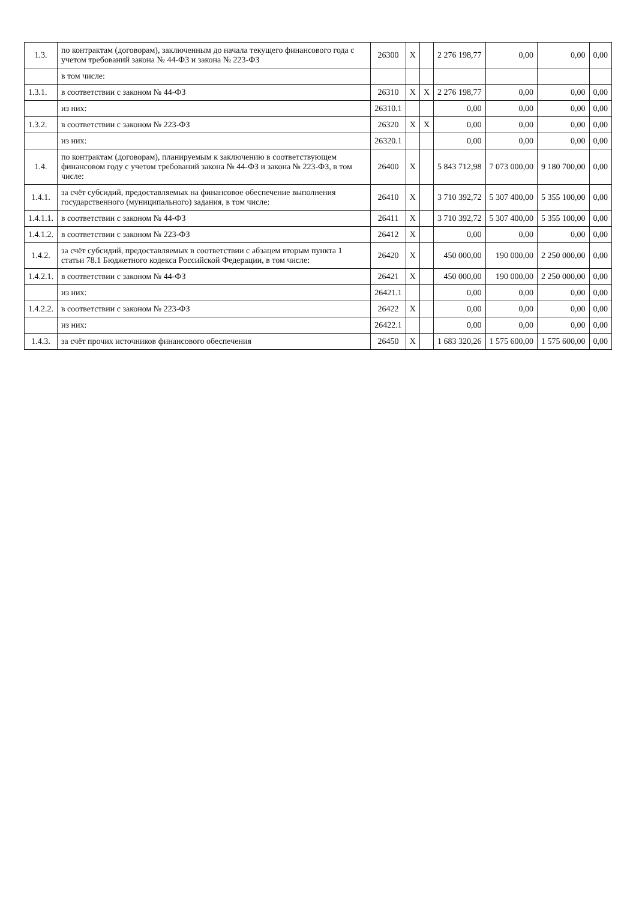| 1.3. | по контрактам (договорам), заключенным до начала текущего финансового года с учетом требований закона № 44-ФЗ и закона № 223-ФЗ | 26300 | X | | 2 276 198,77 | 0,00 | 0,00 | 0,00 |
| | в том числе: | | | | | | | |
| 1.3.1. | в соответствии с законом № 44-ФЗ | 26310 | X | X | 2 276 198,77 | 0,00 | 0,00 | 0,00 |
| | из них: | 26310.1 | | | 0,00 | 0,00 | 0,00 | 0,00 |
| 1.3.2. | в соответствии с законом № 223-ФЗ | 26320 | X | X | 0,00 | 0,00 | 0,00 | 0,00 |
| | из них: | 26320.1 | | | 0,00 | 0,00 | 0,00 | 0,00 |
| 1.4. | по контрактам (договорам), планируемым к заключению в соответствующем финансовом году с учетом требований закона № 44-ФЗ и закона № 223-ФЗ, в том числе: | 26400 | X | | 5 843 712,98 | 7 073 000,00 | 9 180 700,00 | 0,00 |
| 1.4.1. | за счёт субсидий, предоставляемых на финансовое обеспечение выполнения государственного (муниципального) задания, в том числе: | 26410 | X | | 3 710 392,72 | 5 307 400,00 | 5 355 100,00 | 0,00 |
| 1.4.1.1. | в соответствии с законом № 44-ФЗ | 26411 | X | | 3 710 392,72 | 5 307 400,00 | 5 355 100,00 | 0,00 |
| 1.4.1.2. | в соответствии с законом № 223-ФЗ | 26412 | X | | 0,00 | 0,00 | 0,00 | 0,00 |
| 1.4.2. | за счёт субсидий, предоставляемых в соответствии с абзацем вторым пункта 1 статьи 78.1 Бюджетного кодекса Российской Федерации, в том числе: | 26420 | X | | 450 000,00 | 190 000,00 | 2 250 000,00 | 0,00 |
| 1.4.2.1. | в соответствии с законом № 44-ФЗ | 26421 | X | | 450 000,00 | 190 000,00 | 2 250 000,00 | 0,00 |
| | из них: | 26421.1 | | | 0,00 | 0,00 | 0,00 | 0,00 |
| 1.4.2.2. | в соответствии с законом № 223-ФЗ | 26422 | X | | 0,00 | 0,00 | 0,00 | 0,00 |
| | из них: | 26422.1 | | | 0,00 | 0,00 | 0,00 | 0,00 |
| 1.4.3. | за счёт прочих источников финансового обеспечения | 26450 | X | | 1 683 320,26 | 1 575 600,00 | 1 575 600,00 | 0,00 |